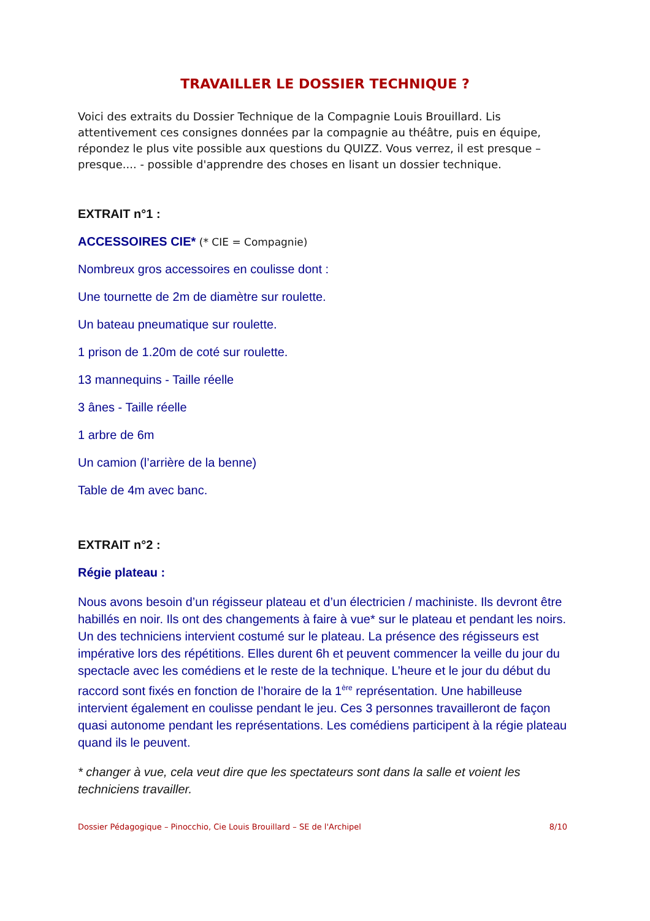TRAVAILLER LE DOSSIER TECHNIQUE ?
Voici des extraits du Dossier Technique de la Compagnie Louis Brouillard. Lis attentivement ces consignes données par la compagnie au théâtre, puis en équipe, répondez le plus vite possible aux questions du QUIZZ. Vous verrez, il est presque – presque.... - possible d'apprendre des choses en lisant un dossier technique.
EXTRAIT n°1 :
ACCESSOIRES CIE* (* CIE = Compagnie)
Nombreux gros accessoires en coulisse dont :
Une tournette de 2m de diamètre sur roulette.
Un bateau pneumatique sur roulette.
1 prison de 1.20m de coté sur roulette.
13 mannequins - Taille réelle
3 ânes - Taille réelle
1 arbre de 6m
Un camion (l’arrière de la benne)
Table de 4m avec banc.
EXTRAIT n°2 :
Régie plateau :
Nous avons besoin d’un régisseur plateau et d’un électricien / machiniste. Ils devront être habillés en noir. Ils ont des changements à faire à vue* sur le plateau et pendant les noirs. Un des techniciens intervient costumé sur le plateau. La présence des régisseurs est impérative lors des répétitions. Elles durent 6h et peuvent commencer la veille du jour du spectacle avec les comédiens et le reste de la technique. L’heure et le jour du début du raccord sont fixés en fonction de l’horaire de la 1<sup>ère</sup> représentation. Une habilleuse intervient également en coulisse pendant le jeu. Ces 3 personnes travailleront de façon quasi autonome pendant les représentations. Les comédiens participent à la régie plateau quand ils le peuvent.
* changer à vue, cela veut dire que les spectateurs sont dans la salle et voient les techniciens travailler.
Dossier Pédagogique – Pinocchio, Cie Louis Brouillard – SE de l'Archipel 8/10